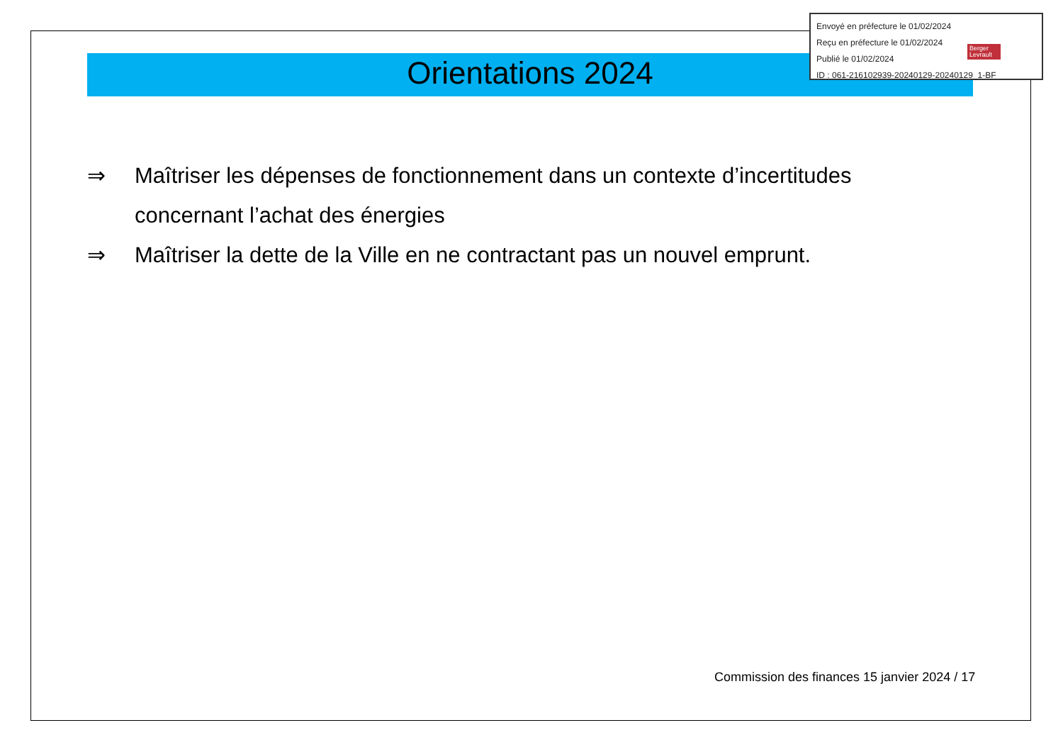Envoyé en préfecture le 01/02/2024
Reçu en préfecture le 01/02/2024
Publié le 01/02/2024
ID : 061-216102939-20240129-20240129_1-BF
Berger
Levrault
Orientations 2024
⇒ Maîtriser les dépenses de fonctionnement dans un contexte d’incertitudes concernant l’achat des énergies
⇒ Maîtriser la dette de la Ville en ne contractant pas un nouvel emprunt.
Commission des finances 15 janvier 2024 / 17